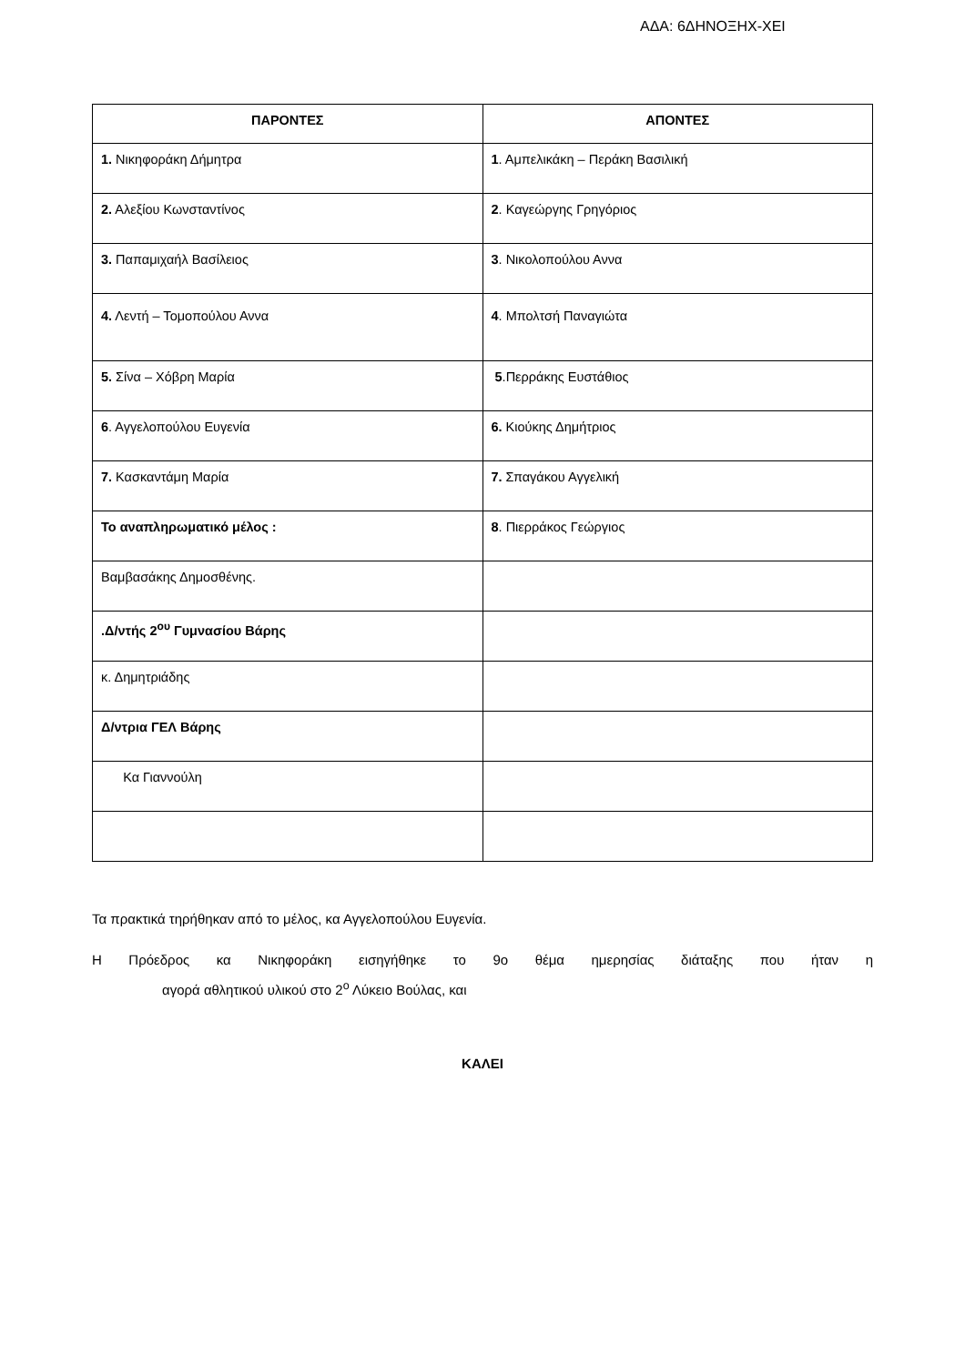ΑΔΑ: 6ΔΗΝΟΞΗΧ-ΧΕΙ
| ΠΑΡΟΝΤΕΣ | ΑΠΟΝΤΕΣ |
| --- | --- |
| 1. Νικηφοράκη Δήμητρα | 1 . Αμπελικάκη – Περάκη Βασιλική |
| 2. Αλεξίου Κωνσταντίνος | 2 . Καγεώργης Γρηγόριος |
| 3. Παπαμιχαήλ Βασίλειος | 3 . Νικολοπούλου Αννα |
| 4. Λεντή – Τομοπούλου Αννα | 4 . Μπολτσή Παναγιώτα |
| 5. Σίνα – Χόβρη Μαρία | 5 .Περράκης Ευστάθιος |
| 6 . Αγγελοπούλου Ευγενία | 6. Κιούκης Δημήτριος |
| 7. Κασκαντάμη Μαρία | 7. Σπαγάκου Αγγελική |
| Το αναπληρωματικό μέλος : | 8 . Πιερράκος Γεώργιος |
| Βαμβασάκης Δημοσθένης. | |
| .Δ/ντής 2<sup>ου</sup> Γυμνασίου Βάρης | |
| κ. Δημητριάδης | |
| Δ/ντρια ΓΕΛ Βάρης | |
| Κα Γιαννούλη | |
Τα πρακτικά τηρήθηκαν από το μέλος, κα Αγγελοπούλου Ευγενία.
Η Πρόεδρος κα Νικηφοράκη εισηγήθηκε το 9ο θέμα ημερησίας διάταξης που ήταν η
αγορά αθλητικού υλικού στο 2<sup>ο</sup> Λύκειο Βούλας, και
ΚΑΛΕΙ